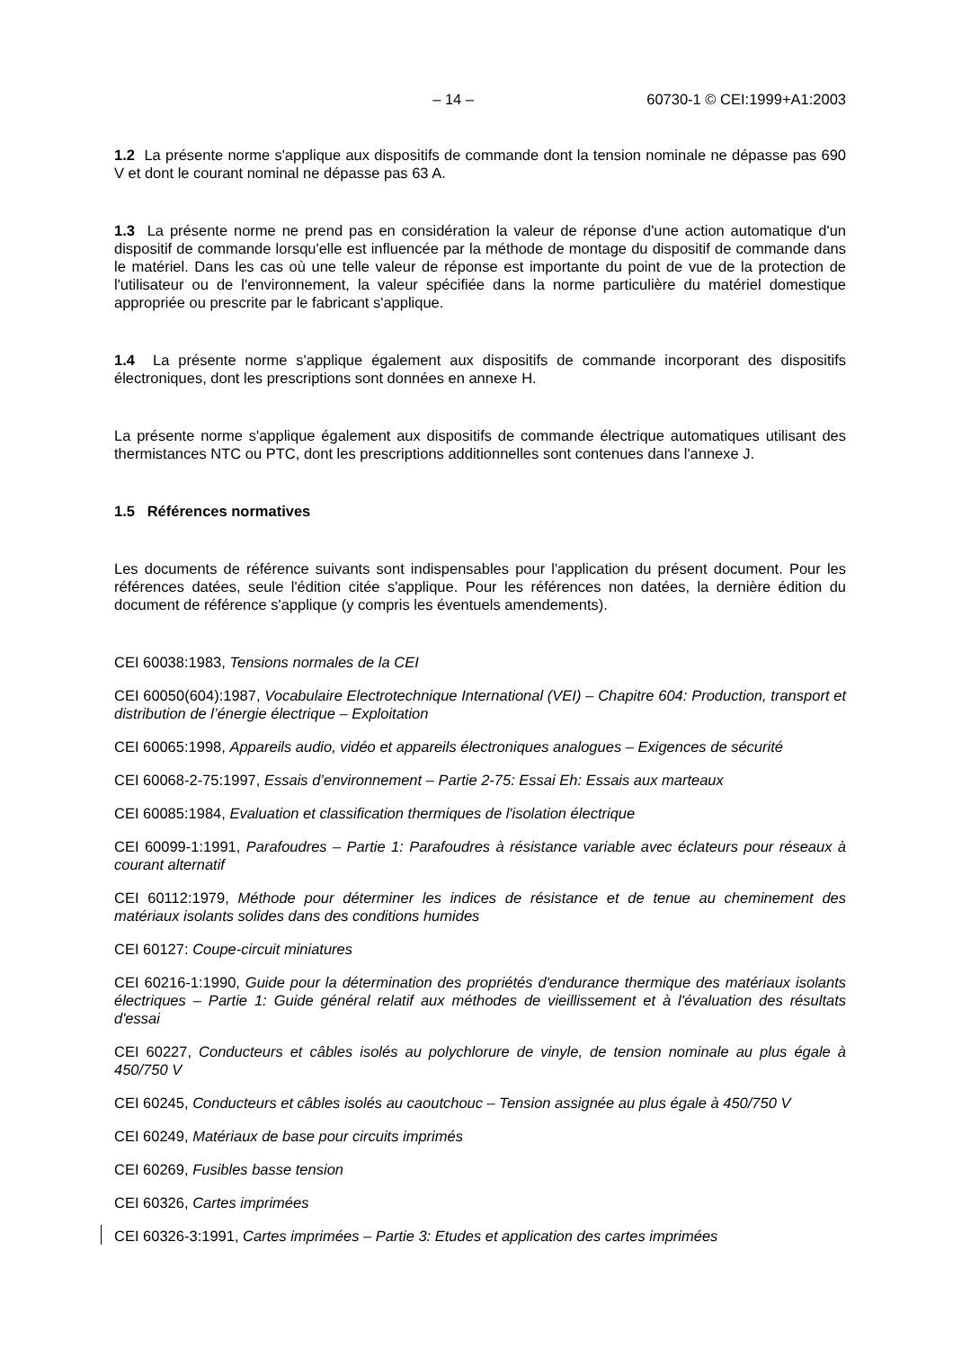– 14 – 60730-1 © CEI:1999+A1:2003
1.2 La présente norme s'applique aux dispositifs de commande dont la tension nominale ne dépasse pas 690 V et dont le courant nominal ne dépasse pas 63 A.
1.3 La présente norme ne prend pas en considération la valeur de réponse d'une action automatique d'un dispositif de commande lorsqu'elle est influencée par la méthode de montage du dispositif de commande dans le matériel. Dans les cas où une telle valeur de réponse est importante du point de vue de la protection de l'utilisateur ou de l'environnement, la valeur spécifiée dans la norme particulière du matériel domestique appropriée ou prescrite par le fabricant s'applique.
1.4 La présente norme s'applique également aux dispositifs de commande incorporant des dispositifs électroniques, dont les prescriptions sont données en annexe H.
La présente norme s'applique également aux dispositifs de commande électrique automatiques utilisant des thermistances NTC ou PTC, dont les prescriptions additionnelles sont contenues dans l'annexe J.
1.5 Références normatives
Les documents de référence suivants sont indispensables pour l'application du présent document. Pour les références datées, seule l'édition citée s'applique. Pour les références non datées, la dernière édition du document de référence s'applique (y compris les éventuels amendements).
CEI 60038:1983, Tensions normales de la CEI
CEI 60050(604):1987, Vocabulaire Electrotechnique International (VEI) – Chapitre 604: Production, transport et distribution de l’énergie électrique – Exploitation
CEI 60065:1998, Appareils audio, vidéo et appareils électroniques analogues – Exigences de sécurité
CEI 60068-2-75:1997, Essais d’environnement – Partie 2-75: Essai Eh: Essais aux marteaux
CEI 60085:1984, Evaluation et classification thermiques de l'isolation électrique
CEI 60099-1:1991, Parafoudres – Partie 1: Parafoudres à résistance variable avec éclateurs pour réseaux à courant alternatif
CEI 60112:1979, Méthode pour déterminer les indices de résistance et de tenue au cheminement des matériaux isolants solides dans des conditions humides
CEI 60127: Coupe-circuit miniatures
CEI 60216-1:1990, Guide pour la détermination des propriétés d'endurance thermique des matériaux isolants électriques – Partie 1: Guide général relatif aux méthodes de vieillissement et à l'évaluation des résultats d'essai
CEI 60227, Conducteurs et câbles isolés au polychlorure de vinyle, de tension nominale au plus égale à 450/750 V
CEI 60245, Conducteurs et câbles isolés au caoutchouc – Tension assignée au plus égale à 450/750 V
CEI 60249, Matériaux de base pour circuits imprimés
CEI 60269, Fusibles basse tension
CEI 60326, Cartes imprimées
CEI 60326-3:1991, Cartes imprimées – Partie 3: Etudes et application des cartes imprimées